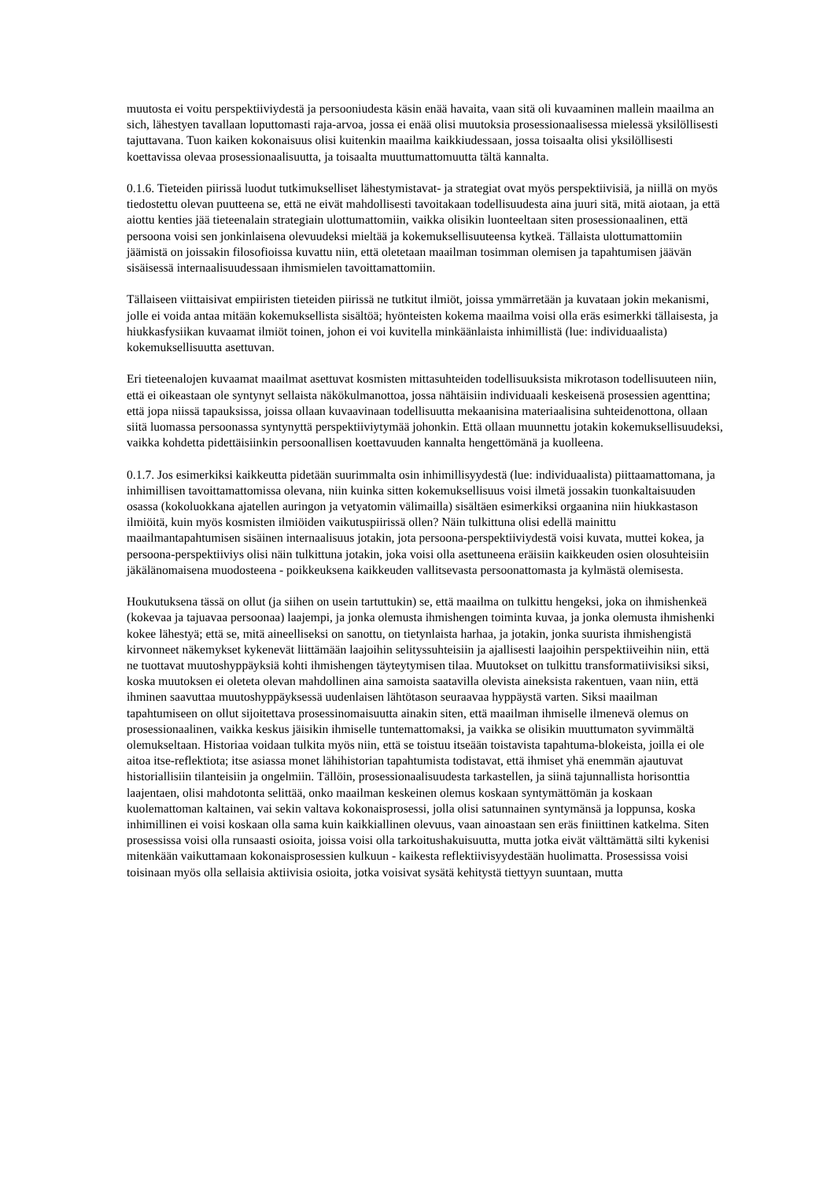muutosta ei voitu perspektiiviydestä ja persooniudesta käsin enää havaita, vaan sitä oli kuvaaminen mallein maailma an sich, lähestyen tavallaan loputtomasti raja-arvoa, jossa ei enää olisi muutoksia prosessionaalisessa mielessä yksilöllisesti tajuttavana. Tuon kaiken kokonaisuus olisi kuitenkin maailma kaikkiudessaan, jossa toisaalta olisi yksilöllisesti koettavissa olevaa prosessionaalisuutta, ja toisaalta muuttumattomuutta tältä kannalta.
0.1.6. Tieteiden piirissä luodut tutkimukselliset lähestymistavat- ja strategiat ovat myös perspektiivisiä, ja niillä on myös tiedostettu olevan puutteena se, että ne eivät mahdollisesti tavoitakaan todellisuudesta aina juuri sitä, mitä aiotaan, ja että aiottu kenties jää tieteenalain strategiain ulottumattomiin, vaikka olisikin luonteeltaan siten prosessionaalinen, että persoona voisi sen jonkinlaisena olevuudeksi mieltää ja kokemuksellisuuteensa kytkeä. Tällaista ulottumattomiin jäämistä on joissakin filosofioissa kuvattu niin, että oletetaan maailman tosimman olemisen ja tapahtumisen jäävän sisäisessä internaalisuudessaan ihmismielen tavoittamattomiin.
Tällaiseen viittaisivat empiiristen tieteiden piirissä ne tutkitut ilmiöt, joissa ymmärretään ja kuvataan jokin mekanismi, jolle ei voida antaa mitään kokemuksellista sisältöä; hyönteisten kokema maailma voisi olla eräs esimerkki tällaisesta, ja hiukkasfysiikan kuvaamat ilmiöt toinen, johon ei voi kuvitella minkäänlaista inhimillistä (lue: individuaalista) kokemuksellisuutta asettuvan.
Eri tieteenalojen kuvaamat maailmat asettuvat kosmisten mittasuhteiden todellisuuksista mikrotason todellisuuteen niin, että ei oikeastaan ole syntynyt sellaista näkökulmanottoa, jossa nähtäisiin individuaali keskeisenä prosessien agenttina; että jopa niissä tapauksissa, joissa ollaan kuvaavinaan todellisuutta mekaanisina materiaalisina suhteidenottona, ollaan siitä luomassa persoonassa syntynyttä perspektiiviytymää johonkin. Että ollaan muunnettu jotakin kokemuksellisuudeksi, vaikka kohdetta pidettäisiinkin persoonallisen koettavuuden kannalta hengettömänä ja kuolleena.
0.1.7. Jos esimerkiksi kaikkeutta pidetään suurimmalta osin inhimillisyydestä (lue: individuaalista) piittaamattomana, ja inhimillisen tavoittamattomissa olevana, niin kuinka sitten kokemuksellisuus voisi ilmetä jossakin tuonkaltaisuuden osassa (kokoluokkana ajatellen auringon ja vetyatomin välimailla) sisältäen esimerkiksi orgaanina niin hiukkastason ilmiöitä, kuin myös kosmisten ilmiöiden vaikutuspiirissä ollen? Näin tulkittuna olisi edellä mainittu maailmantapahtumisen sisäinen internaalisuus jotakin, jota persoona-perspektiiviydestä voisi kuvata, muttei kokea, ja persoona-perspektiiviys olisi näin tulkittuna jotakin, joka voisi olla asettuneena eräisiin kaikkeuden osien olosuhteisiin jäkälänomaisena muodosteena - poikkeuksena kaikkeuden vallitsevasta persoonattomasta ja kylmästä olemisesta.
Houkutuksena tässä on ollut (ja siihen on usein tartuttukin) se, että maailma on tulkittu hengeksi, joka on ihmishenkeä (kokevaa ja tajuavaa persoonaa) laajempi, ja jonka olemusta ihmishengen toiminta kuvaa, ja jonka olemusta ihmishenki kokee lähestyä; että se, mitä aineelliseksi on sanottu, on tietynlaista harhaa, ja jotakin, jonka suurista ihmishengistä kirvonneet näkemykset kykenevät liittämään laajoihin selityssuhteisiin ja ajallisesti laajoihin perspektiiveihin niin, että ne tuottavat muutoshyppäyksiä kohti ihmishengen täyteytymisen tilaa. Muutokset on tulkittu transformatiivisiksi siksi, koska muutoksen ei oleteta olevan mahdollinen aina samoista saatavilla olevista aineksista rakentuen, vaan niin, että ihminen saavuttaa muutoshyppäyksessä uudenlaisen lähtötason seuraavaa hyppäystä varten. Siksi maailman tapahtumiseen on ollut sijoitettava prosessinomaisuutta ainakin siten, että maailman ihmiselle ilmenevä olemus on prosessionaalinen, vaikka keskus jäisikin ihmiselle tuntemattomaksi, ja vaikka se olisikin muuttumaton syvimmältä olemukseltaan. Historiaa voidaan tulkita myös niin, että se toistuu itseään toistavista tapahtuma-blokeista, joilla ei ole aitoa itse-reflektiota; itse asiassa monet lähihistorian tapahtumista todistavat, että ihmiset yhä enemmän ajautuvat historiallisiin tilanteisiin ja ongelmiin. Tällöin, prosessionaalisuudesta tarkastellen, ja siinä tajunnallista horisonttia laajentaen, olisi mahdotonta selittää, onko maailman keskeinen olemus koskaan syntymättömän ja koskaan kuolemattoman kaltainen, vai sekin valtava kokonaisprosessi, jolla olisi satunnainen syntymänsä ja loppunsa, koska inhimillinen ei voisi koskaan olla sama kuin kaikkiallinen olevuus, vaan ainoastaan sen eräs finiittinen katkelma. Siten prosessissa voisi olla runsaasti osioita, joissa voisi olla tarkoitushakuisuutta, mutta jotka eivät välttämättä silti kykenisi mitenkään vaikuttamaan kokonaisprosessien kulkuun - kaikesta reflektiivisyydestään huolimatta. Prosessissa voisi toisinaan myös olla sellaisia aktiivisia osioita, jotka voisivat sysätä kehitystä tiettyyn suuntaan, mutta